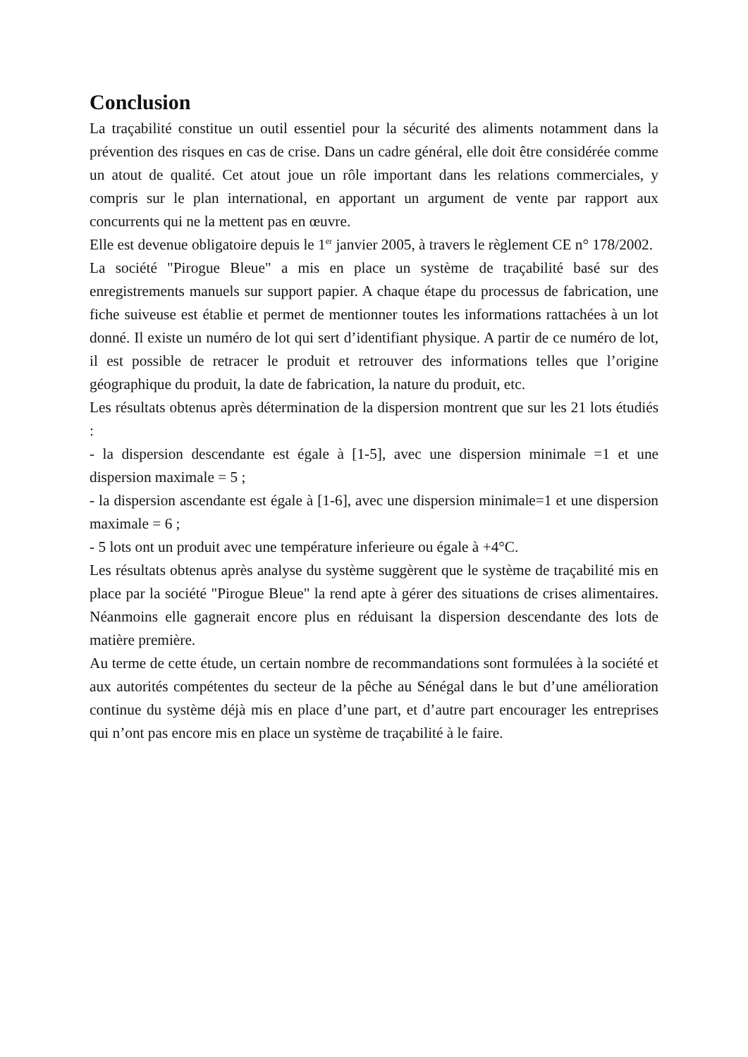Conclusion
La traçabilité constitue un outil essentiel pour la sécurité des aliments notamment dans la prévention des risques en cas de crise. Dans un cadre général, elle doit être considérée comme un atout de qualité. Cet atout joue un rôle important dans les relations commerciales, y compris sur le plan international, en apportant un argument de vente par rapport aux concurrents qui ne la mettent pas en œuvre.
Elle est devenue obligatoire depuis le 1<sup>er</sup> janvier 2005, à travers le règlement CE n° 178/2002.
La société "Pirogue Bleue" a mis en place un système de traçabilité basé sur des enregistrements manuels sur support papier. A chaque étape du processus de fabrication, une fiche suiveuse est établie et permet de mentionner toutes les informations rattachées à un lot donné. Il existe un numéro de lot qui sert d’identifiant physique. A partir de ce numéro de lot, il est possible de retracer le produit et retrouver des informations telles que l’origine géographique du produit, la date de fabrication, la nature du produit, etc.
Les résultats obtenus après détermination de la dispersion montrent que sur les 21 lots étudiés :
- la dispersion descendante est égale à [1-5], avec une dispersion minimale =1 et une dispersion maximale = 5 ;
- la dispersion ascendante est égale à [1-6], avec une dispersion minimale=1 et une dispersion maximale = 6 ;
- 5 lots ont un produit avec une température inferieure ou égale à +4°C.
Les résultats obtenus après analyse du système suggèrent que le système de traçabilité mis en place par la société "Pirogue Bleue" la rend apte à gérer des situations de crises alimentaires. Néanmoins elle gagnerait encore plus en réduisant la dispersion descendante des lots de matière première.
Au terme de cette étude, un certain nombre de recommandations sont formulées à la société et aux autorités compétentes du secteur de la pêche au Sénégal dans le but d’une amélioration continue du système déjà mis en place d’une part, et d’autre part encourager les entreprises qui n’ont pas encore mis en place un système de traçabilité à le faire.